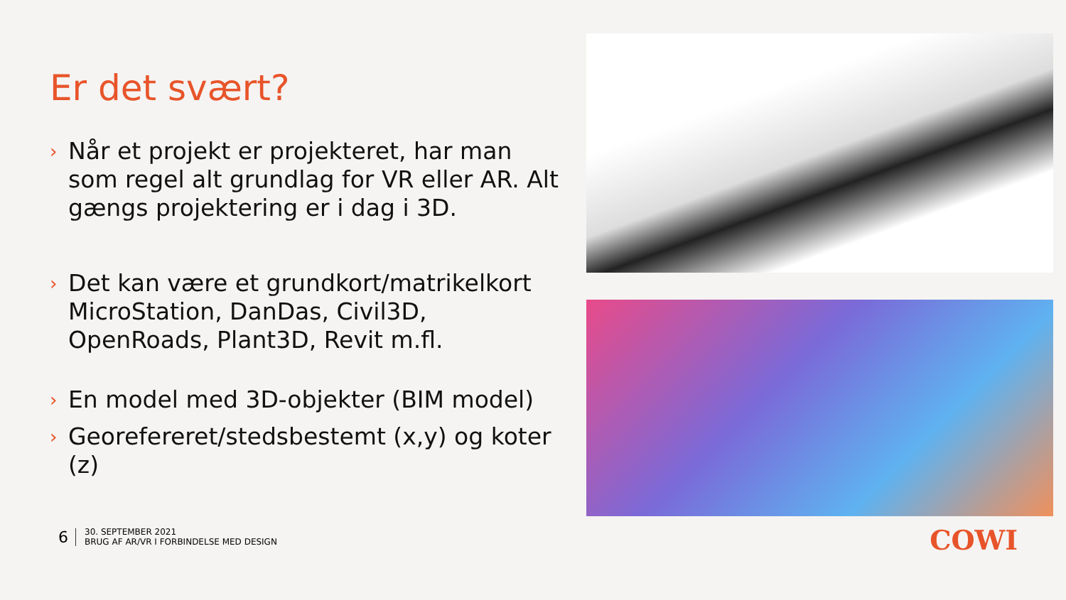Er det svært?
› Når et projekt er projekteret, har man som regel alt grundlag for VR eller AR. Alt gængs projektering er i dag i 3D.
› Det kan være et grundkort/matrikelkort MicroStation, DanDas, Civil3D, OpenRoads, Plant3D, Revit m.fl.
› En model med 3D-objekter (BIM model)
› Georefereret/stedsbestemt (x,y) og koter (z)
6
30. SEPTEMBER 2021
BRUG AF AR/VR I FORBINDELSE MED DESIGN
COWI